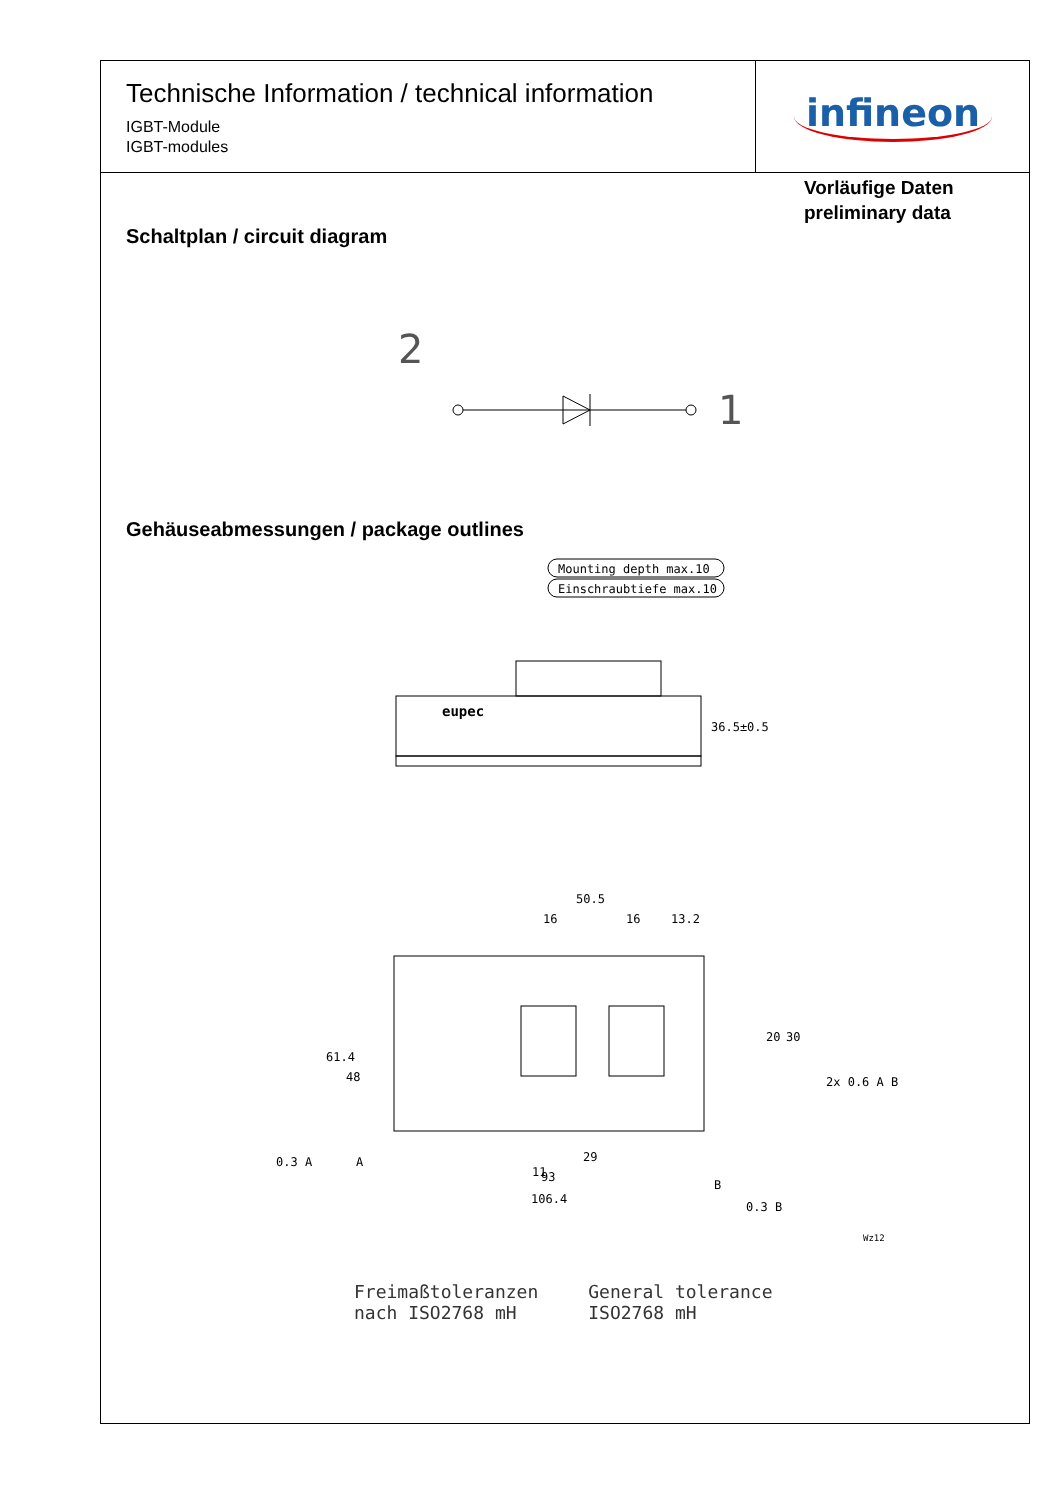Technische Information / technical information
IGBT-Module
IGBT-modules
infineon
Vorläufige Daten
preliminary data
Schaltplan / circuit diagram
2
1
Gehäuseabmessungen / package outlines
Mounting depth max.10
Einschraubtiefe max.10
eupec
36.5±0.5
50.5
16
16
13.2
61.4
48
20
30
11
29
93
106.4
2x 0.6 A B
0.3 A
A
B
0.3 B
Wz12
Freimaßtoleranzen
nach ISO2768 mH
General tolerance
ISO2768 mH